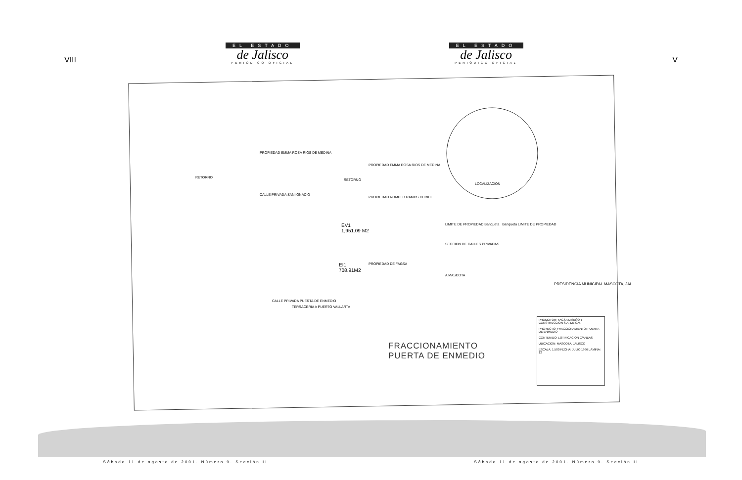VIII
EL ESTADO
de Jalisco
PERIÓDICO OFICIAL
EL ESTADO
de Jalisco
PERIÓDICO OFICIAL
V
PROPIEDAD EMMA ROSA RIOS DE MEDINA
CALLE PRIVADA SAN IGNACIO
PROPIEDAD EMMA ROSA RIOS DE MEDINA
PROPIEDAD ROMULO RAMOS CURIEL
EV1
1,951.09 M2
EI1
708.91M2
PROPIEDAD DE FAGSA
A MASCOTA
CALLE PRIVADA PUERTA DE ENMEDIO
TERRACERIA A PUERTO VALLARTA
RETORNO
RETORNO
LOCALIZACION
LIMITE DE PROPIEDAD Banqueta Banqueta LIMITE DE PROPIEDAD
SECCION DE CALLES PRIVADAS
PRESIDENCIA MUNICIPAL MASCOTA, JAL.
FRACCIONAMIENTO
PUERTA DE ENMEDIO
PROMOTOR: FAGSA DISEÑO Y CONSTRUCCION S.A. DE C.V.
PROYECTO: FRACCIONAMIENTO: PUERTA DE ENMEDIO
CONTENIDO: LOTIFICACION C/AREAS
UBICACION: MASCOTA, JALISCO
ESCALA: 1:500 FECHA: JULIO 1996 LAMINA: 12
Sábado 11 de agosto de 2001. Número 9. Sección II Sábado 11 de agosto de 2001. Número 9. Sección II